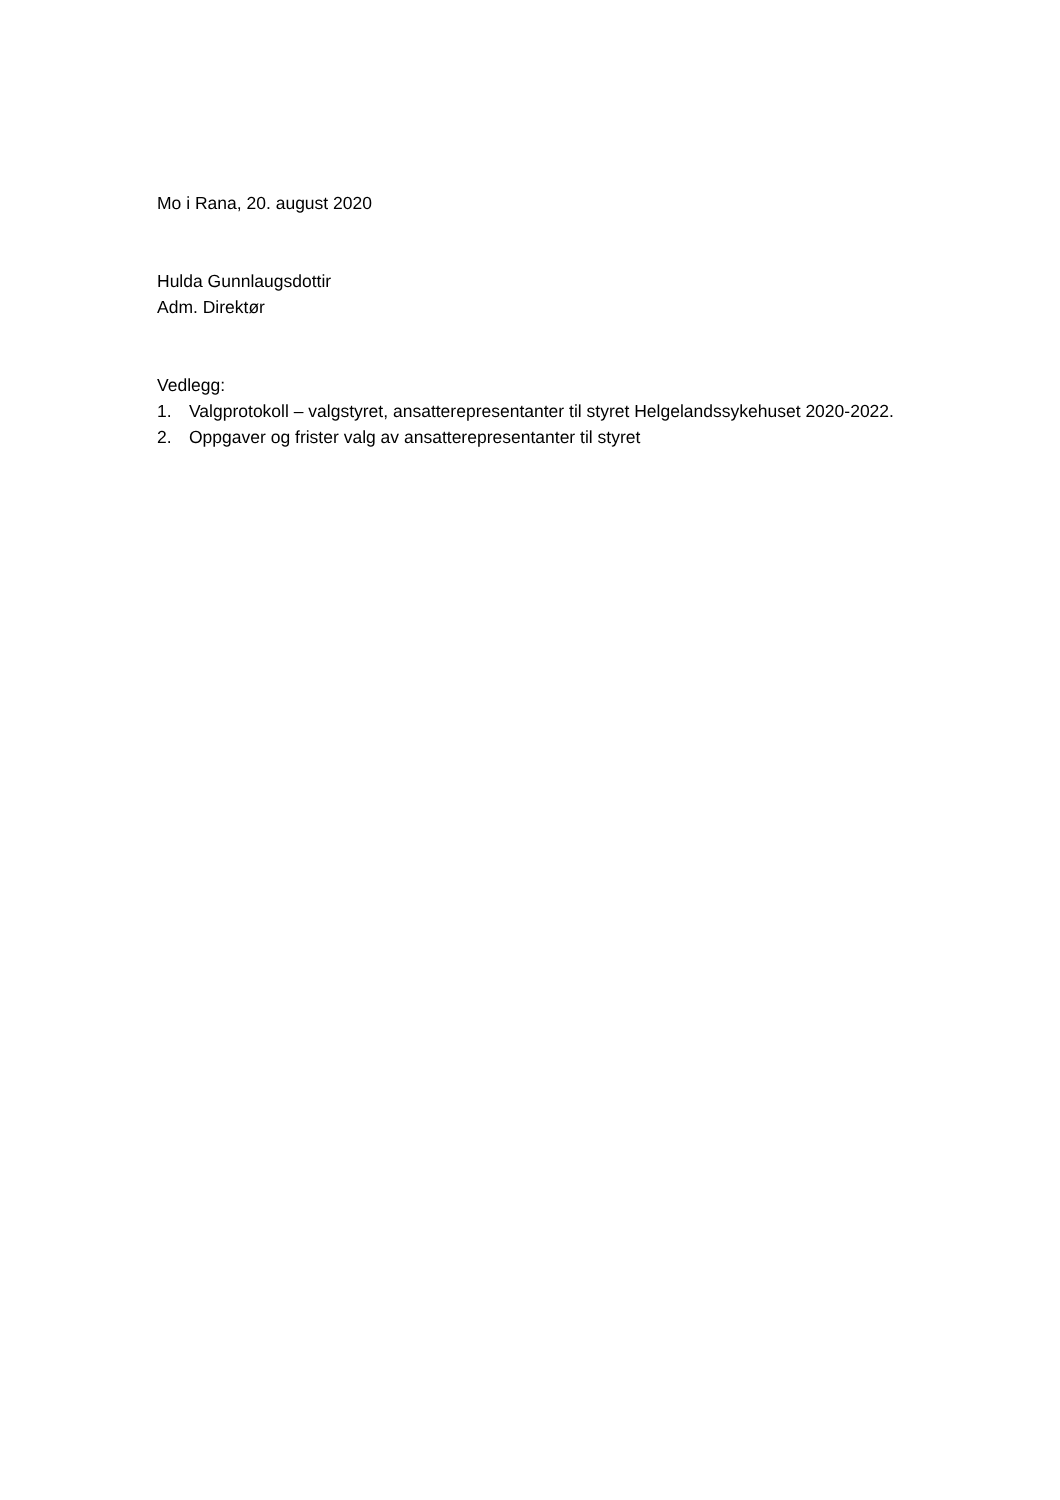Mo i Rana, 20. august 2020
Hulda Gunnlaugsdottir
Adm. Direktør
Vedlegg:
1. Valgprotokoll – valgstyret, ansatterepresentanter til styret Helgelandssykehuset 2020-2022.
2. Oppgaver og frister valg av ansatterepresentanter til styret